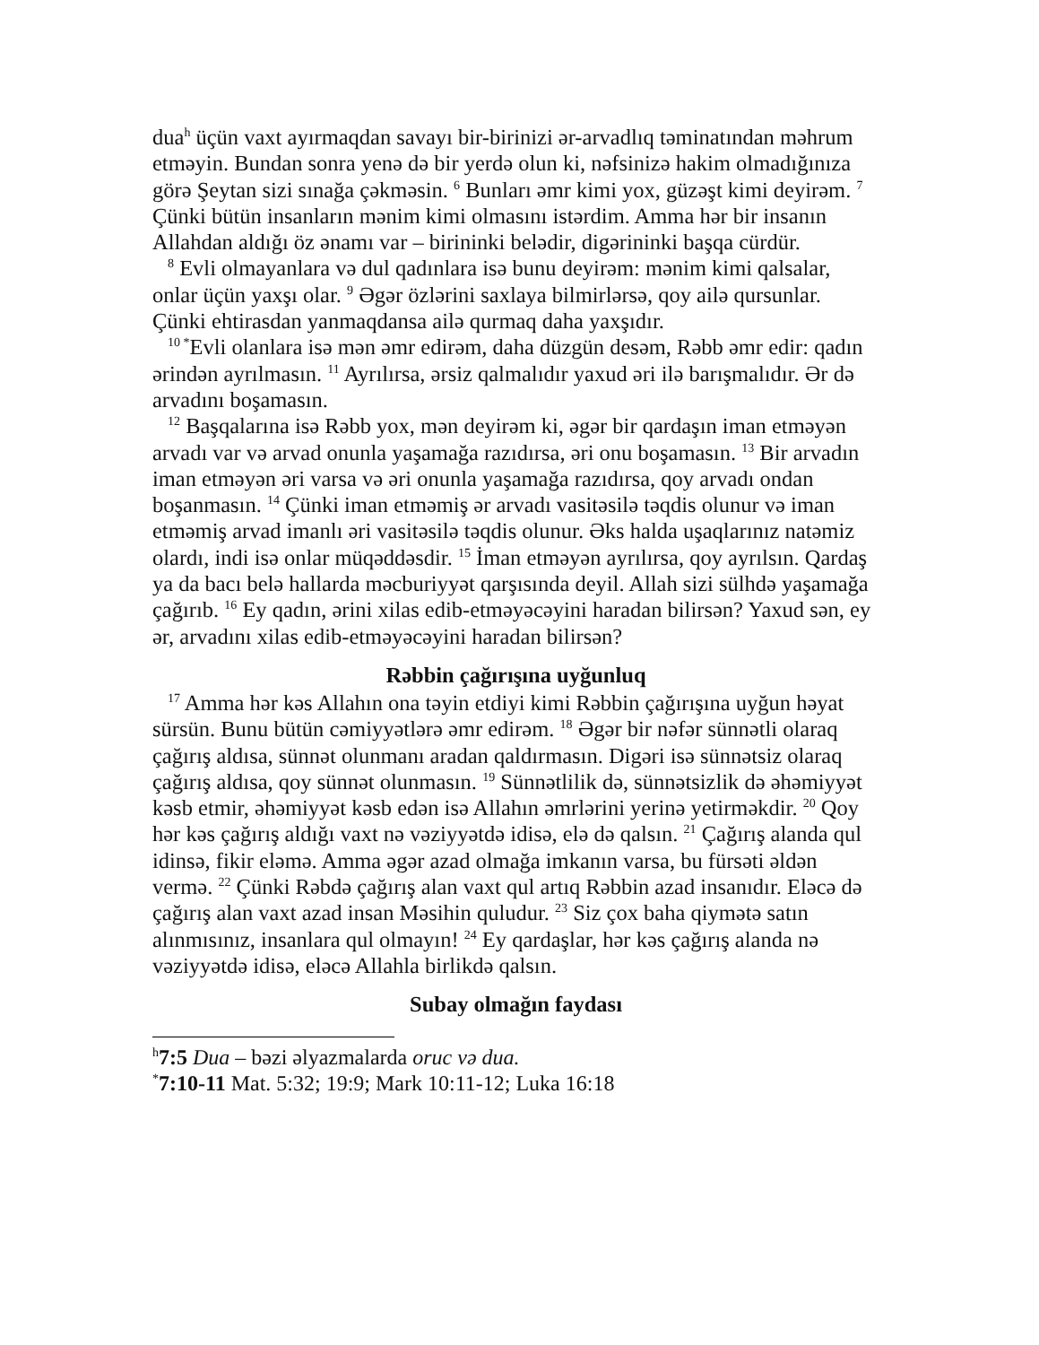dua<sup>h</sup> üçün vaxt ayırmaqdan savayı bir-birinizi ər-arvadlıq təminatından məhrum etməyin. Bundan sonra yenə də bir yerdə olun ki, nəfsinizə hakim olmadığınıza görə Şeytan sizi sınağa çəkməsin. <sup>6</sup> Bunları əmr kimi yox, güzəşt kimi deyirəm. <sup>7</sup> Çünki bütün insanların mənim kimi olmasını istərdim. Amma hər bir insanın Allahdan aldığı öz ənamı var – birininki belədir, digərininki başqa cürdür.
<sup>8</sup> Evli olmayanlara və dul qadınlara isə bunu deyirəm: mənim kimi qalsalar, onlar üçün yaxşı olar. <sup>9</sup> Əgər özlərini saxlaya bilmirlərsə, qoy ailə qursunlar. Çünki ehtirasdan yanmaqdansa ailə qurmaq daha yaxşıdır.
<sup>10 *</sup>Evli olanlara isə mən əmr edirəm, daha düzgün desəm, Rəbb əmr edir: qadın ərindən ayrılmasın. <sup>11</sup> Ayrılırsa, ərsiz qalmalıdır yaxud əri ilə barışmalıdır. Ər də arvadını boşamasın.
<sup>12</sup> Başqalarına isə Rəbb yox, mən deyirəm ki, əgər bir qardaşın iman etməyən arvadı var və arvad onunla yaşamağa razıdırsa, əri onu boşamasın. <sup>13</sup> Bir arvadın iman etməyən əri varsa və əri onunla yaşamağa razıdırsa, qoy arvadı ondan boşanmasın. <sup>14</sup> Çünki iman etməmiş ər arvadı vasitəsilə təqdis olunur və iman etməmiş arvad imanlı əri vasitəsilə təqdis olunur. Əks halda uşaqlarınız natəmiz olardı, indi isə onlar müqəddəsdir. <sup>15</sup> İman etməyən ayrılırsa, qoy ayrılsın. Qardaş ya da bacı belə hallarda məcburiyyət qarşısında deyil. Allah sizi sülhdə yaşamağa çağırıb. <sup>16</sup> Ey qadın, ərini xilas edib-etməyəcəyini haradan bilirsən? Yaxud sən, ey ər, arvadını xilas edib-etməyəcəyini haradan bilirsən?
Rəbbin çağırışına uyğunluq
<sup>17</sup> Amma hər kəs Allahın ona təyin etdiyi kimi Rəbbin çağırışına uyğun həyat sürsün. Bunu bütün cəmiyyətlərə əmr edirəm. <sup>18</sup> Əgər bir nəfər sünnətli olaraq çağırış aldısa, sünnət olunmanı aradan qaldırmasın. Digəri isə sünnətsiz olaraq çağırış aldısa, qoy sünnət olunmasın. <sup>19</sup> Sünnətlilik də, sünnətsizlik də əhəmiyyət kəsb etmir, əhəmiyyət kəsb edən isə Allahın əmrlərini yerinə yetirməkdir. <sup>20</sup> Qoy hər kəs çağırış aldığı vaxt nə vəziyyətdə idisə, elə də qalsın. <sup>21</sup> Çağırış alanda qul idinsə, fikir eləmə. Amma əgər azad olmağa imkanın varsa, bu fürsəti əldən vermə. <sup>22</sup> Çünki Rəbdə çağırış alan vaxt qul artıq Rəbbin azad insanıdır. Eləcə də çağırış alan vaxt azad insan Məsihin quludur. <sup>23</sup> Siz çox baha qiymətə satın alınmısınız, insanlara qul olmayın! <sup>24</sup> Ey qardaşlar, hər kəs çağırış alanda nə vəziyyətdə idisə, eləcə Allahla birlikdə qalsın.
Subay olmağın faydası
<sup>h</sup> 7:5 Dua – bəzi əlyazmalarda oruc və dua.
<sup>*</sup> 7:10-11 Mat. 5:32; 19:9; Mark 10:11-12; Luka 16:18